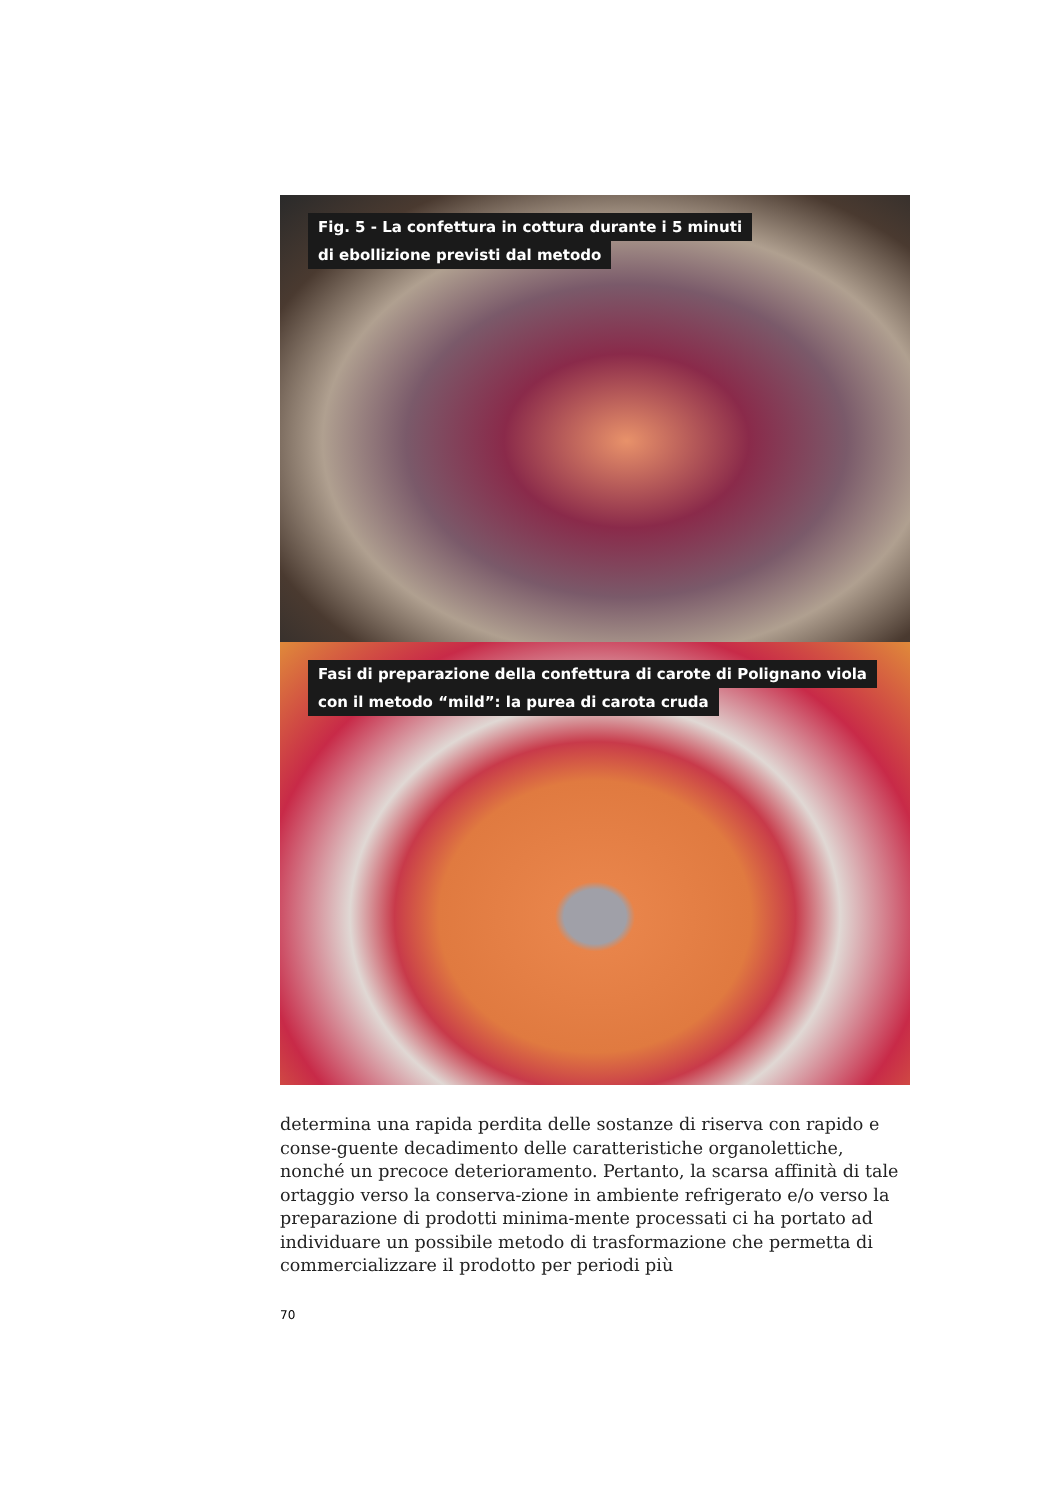Fig. 5 - La confettura in cottura durante i 5 minuti
di ebollizione previsti dal metodo
Fasi di preparazione della confettura di carote di Polignano viola
con il metodo “mild”: la purea di carota cruda
determina una rapida perdita delle sostanze di riserva con rapido e conse-guente decadimento delle caratteristiche organolettiche, nonché un precoce deterioramento. Pertanto, la scarsa affinità di tale ortaggio verso la conserva-zione in ambiente refrigerato e/o verso la preparazione di prodotti minima-mente processati ci ha portato ad individuare un possibile metodo di trasformazione che permetta di commercializzare il prodotto per periodi più
70